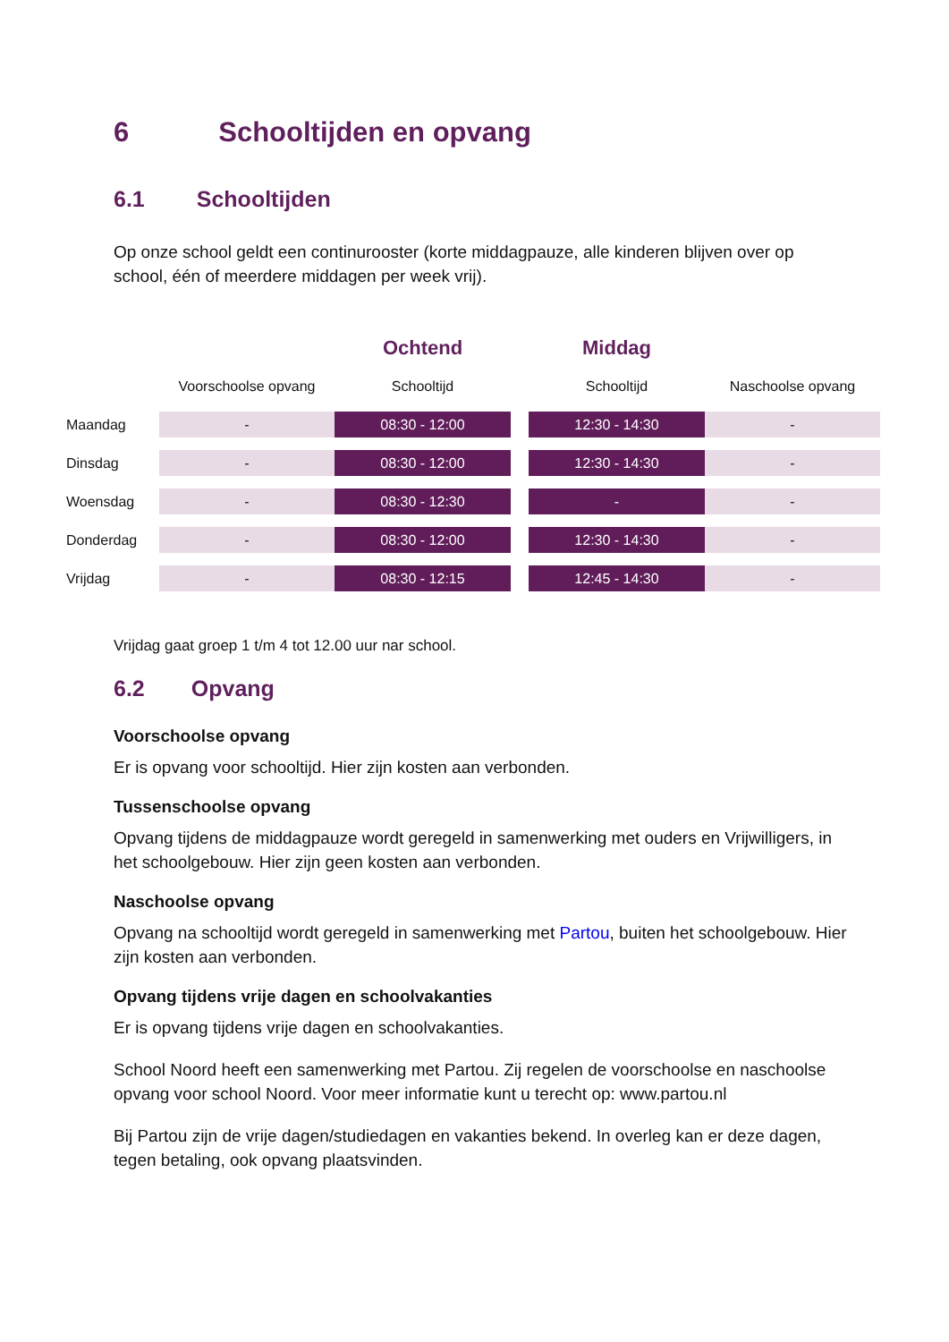6 Schooltijden en opvang
6.1 Schooltijden
Op onze school geldt een continurooster (korte middagpauze, alle kinderen blijven over op school, één of meerdere middagen per week vrij).
| | | Ochtend | | Middag | |
| --- | --- | --- | --- | --- | --- |
| | Voorschoolse opvang | Schooltijd | | Schooltijd | Naschoolse opvang |
| Maandag | - | 08:30 - 12:00 | | 12:30 - 14:30 | - |
| Dinsdag | - | 08:30 - 12:00 | | 12:30 - 14:30 | - |
| Woensdag | - | 08:30 - 12:30 | | - | - |
| Donderdag | - | 08:30 - 12:00 | | 12:30 - 14:30 | - |
| Vrijdag | - | 08:30 - 12:15 | | 12:45 - 14:30 | - |
Vrijdag gaat groep 1 t/m 4 tot 12.00 uur nar school.
6.2 Opvang
Voorschoolse opvang
Er is opvang voor schooltijd. Hier zijn kosten aan verbonden.
Tussenschoolse opvang
Opvang tijdens de middagpauze wordt geregeld in samenwerking met ouders en Vrijwilligers, in het schoolgebouw. Hier zijn geen kosten aan verbonden.
Naschoolse opvang
Opvang na schooltijd wordt geregeld in samenwerking met Partou, buiten het schoolgebouw. Hier zijn kosten aan verbonden.
Opvang tijdens vrije dagen en schoolvakanties
Er is opvang tijdens vrije dagen en schoolvakanties.
School Noord heeft een samenwerking met Partou. Zij regelen de voorschoolse en naschoolse opvang voor school Noord. Voor meer informatie kunt u terecht op: www.partou.nl
Bij Partou zijn de vrije dagen/studiedagen en vakanties bekend. In overleg kan er deze dagen, tegen betaling, ook opvang plaatsvinden.